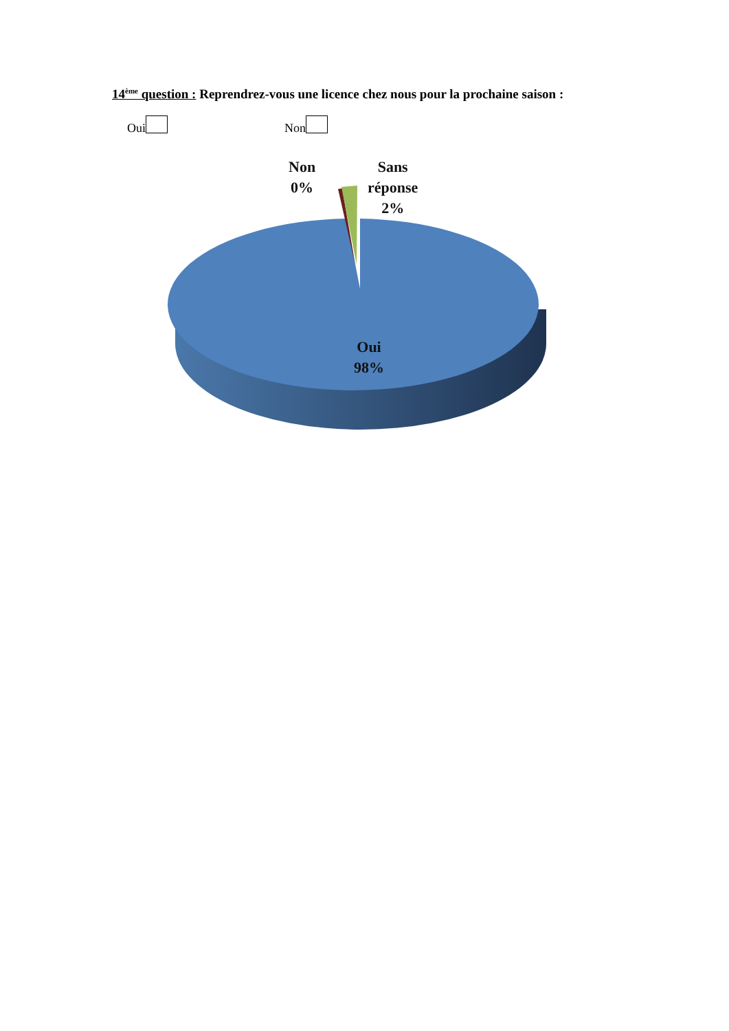14<sup>ème</sup> question : Reprendrez-vous une licence chez nous pour la prochaine saison :
Oui Non
Non
0%
Sans
réponse
2%
Oui
98%